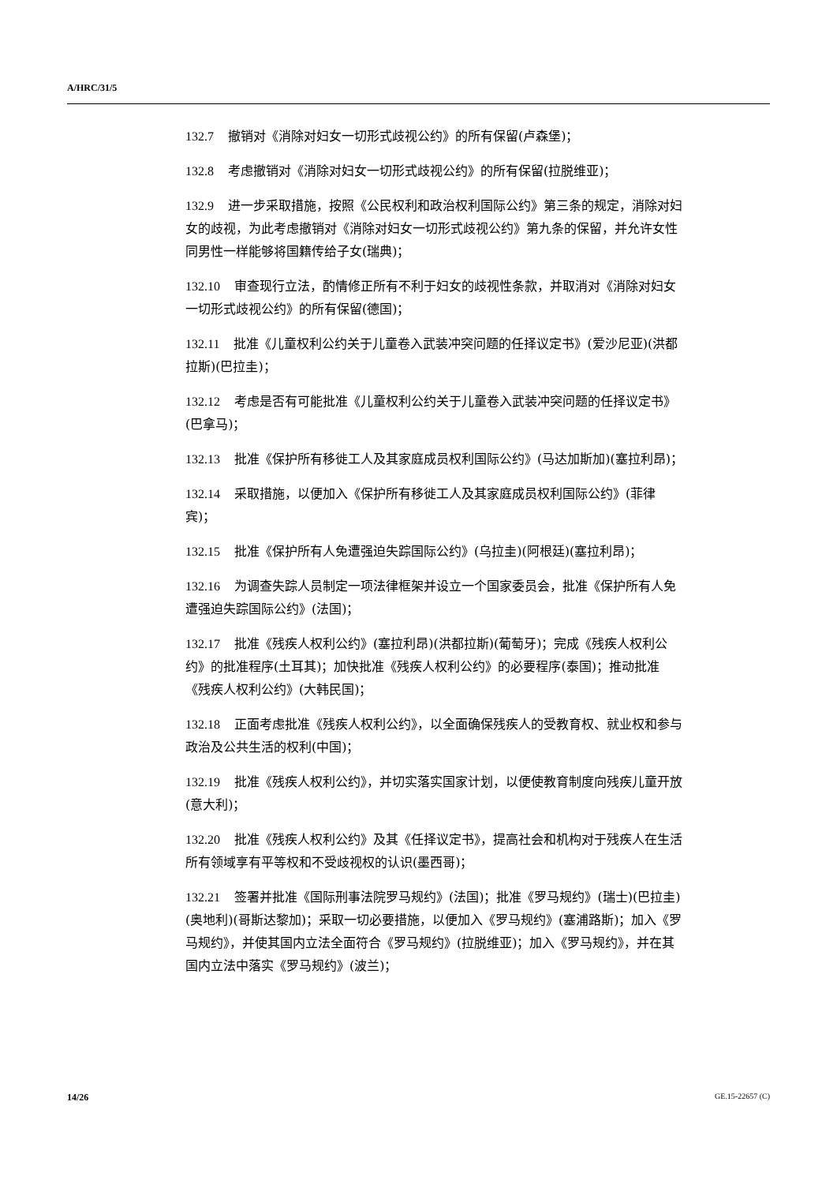A/HRC/31/5
132.7 撤销对《消除对妇女一切形式歧视公约》的所有保留(卢森堡)；
132.8 考虑撤销对《消除对妇女一切形式歧视公约》的所有保留(拉脱维亚)；
132.9 进一步采取措施，按照《公民权利和政治权利国际公约》第三条的规定，消除对妇女的歧视，为此考虑撤销对《消除对妇女一切形式歧视公约》第九条的保留，并允许女性同男性一样能够将国籍传给子女(瑞典)；
132.10 审查现行立法，酌情修正所有不利于妇女的歧视性条款，并取消对《消除对妇女一切形式歧视公约》的所有保留(德国)；
132.11 批准《儿童权利公约关于儿童卷入武装冲突问题的任择议定书》(爱沙尼亚)(洪都拉斯)(巴拉圭)；
132.12 考虑是否有可能批准《儿童权利公约关于儿童卷入武装冲突问题的任择议定书》(巴拿马)；
132.13 批准《保护所有移徙工人及其家庭成员权利国际公约》(马达加斯加)(塞拉利昂)；
132.14 采取措施，以便加入《保护所有移徙工人及其家庭成员权利国际公约》(菲律宾)；
132.15 批准《保护所有人免遭强迫失踪国际公约》(乌拉圭)(阿根廷)(塞拉利昂)；
132.16 为调查失踪人员制定一项法律框架并设立一个国家委员会，批准《保护所有人免遭强迫失踪国际公约》(法国)；
132.17 批准《残疾人权利公约》(塞拉利昂)(洪都拉斯)(葡萄牙)；完成《残疾人权利公约》的批准程序(土耳其)；加快批准《残疾人权利公约》的必要程序(泰国)；推动批准《残疾人权利公约》(大韩民国)；
132.18 正面考虑批准《残疾人权利公约》，以全面确保残疾人的受教育权、就业权和参与政治及公共生活的权利(中国)；
132.19 批准《残疾人权利公约》，并切实落实国家计划，以便使教育制度向残疾儿童开放(意大利)；
132.20 批准《残疾人权利公约》及其《任择议定书》，提高社会和机构对于残疾人在生活所有领域享有平等权和不受歧视权的认识(墨西哥)；
132.21 签署并批准《国际刑事法院罗马规约》(法国)；批准《罗马规约》(瑞士)(巴拉圭)(奥地利)(哥斯达黎加)；采取一切必要措施，以便加入《罗马规约》(塞浦路斯)；加入《罗马规约》，并使其国内立法全面符合《罗马规约》(拉脱维亚)；加入《罗马规约》，并在其国内立法中落实《罗马规约》(波兰)；
14/26 GE.15-22657 (C)